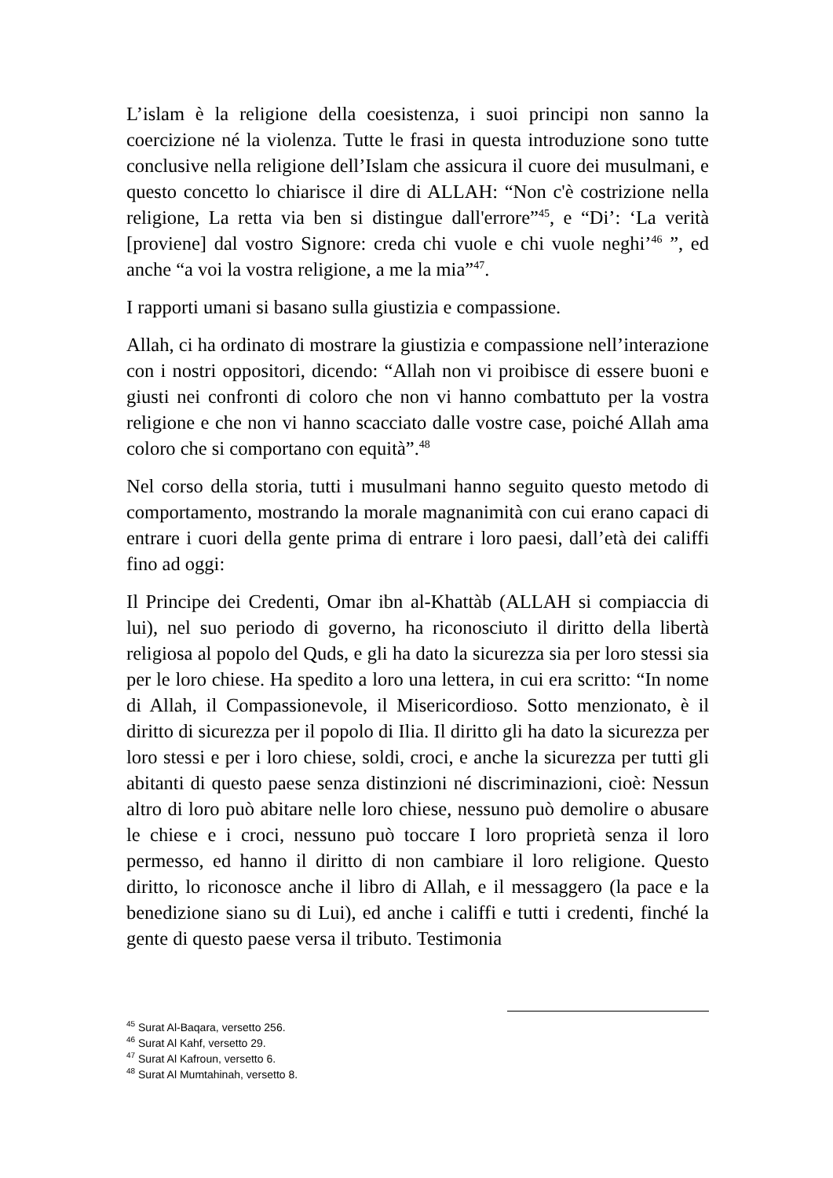L’islam è la religione della coesistenza, i suoi principi non sanno la coercizione né la violenza. Tutte le frasi in questa introduzione sono tutte conclusive nella religione dell’Islam che assicura il cuore dei musulmani, e questo concetto lo chiarisce il dire di ALLAH: “Non c'è costrizione nella religione, La retta via ben si distingue dall'errore”<sup>45</sup>, e “Di’: ‘La verità [proviene] dal vostro Signore: creda chi vuole e chi vuole neghi’<sup>46</sup> ”, ed anche “a voi la vostra religione, a me la mia”<sup>47</sup>.
I rapporti umani si basano sulla giustizia e compassione.
Allah, ci ha ordinato di mostrare la giustizia e compassione nell’interazione con i nostri oppositori, dicendo: “Allah non vi proibisce di essere buoni e giusti nei confronti di coloro che non vi hanno combattuto per la vostra religione e che non vi hanno scacciato dalle vostre case, poiché Allah ama coloro che si comportano con equità”.<sup>48</sup>
Nel corso della storia, tutti i musulmani hanno seguito questo metodo di comportamento, mostrando la morale magnanimità con cui erano capaci di entrare i cuori della gente prima di entrare i loro paesi, dall’età dei califfi fino ad oggi:
Il Principe dei Credenti, Omar ibn al-Khattàb (ALLAH si compiaccia di lui), nel suo periodo di governo, ha riconosciuto il diritto della libertà religiosa al popolo del Quds, e gli ha dato la sicurezza sia per loro stessi sia per le loro chiese. Ha spedito a loro una lettera, in cui era scritto: “In nome di Allah, il Compassionevole, il Misericordioso. Sotto menzionato, è il diritto di sicurezza per il popolo di Ilia. Il diritto gli ha dato la sicurezza per loro stessi e per i loro chiese, soldi, croci, e anche la sicurezza per tutti gli abitanti di questo paese senza distinzioni né discriminazioni, cioè: Nessun altro di loro può abitare nelle loro chiese, nessuno può demolire o abusare le chiese e i croci, nessuno può toccare I loro proprietà senza il loro permesso, ed hanno il diritto di non cambiare il loro religione. Questo diritto, lo riconosce anche il libro di Allah, e il messaggero (la pace e la benedizione siano su di Lui), ed anche i califfi e tutti i credenti, finché la gente di questo paese versa il tributo. Testimonia
<sup>45</sup> Surat Al-Baqara, versetto 256.
<sup>46</sup> Surat Al Kahf, versetto 29.
<sup>47</sup> Surat Al Kafroun, versetto 6.
<sup>48</sup> Surat Al Mumtahinah, versetto 8.